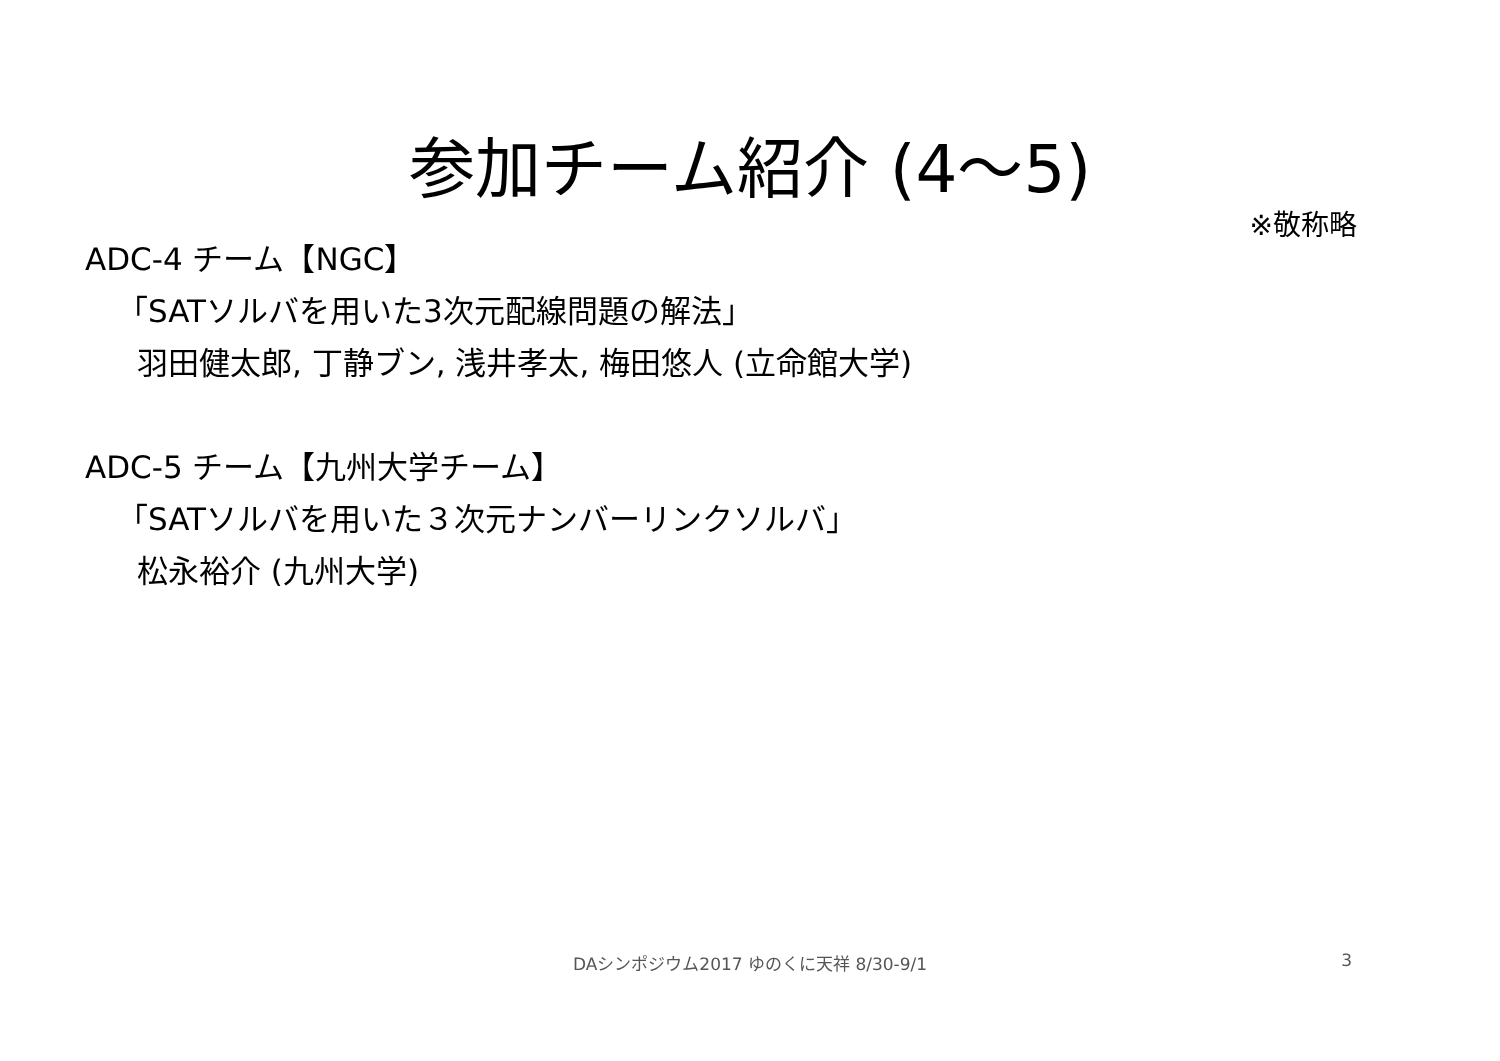参加チーム紹介 (4～5)
※敬称略
ADC-4 チーム【NGC】
「SATソルバを用いた3次元配線問題の解法」
羽田健太郎, 丁静ブン, 浅井孝太, 梅田悠人 (立命館大学)
ADC-5 チーム【九州大学チーム】
「SATソルバを用いた３次元ナンバーリンクソルバ」
松永裕介 (九州大学)
DAシンポジウム2017 ゆのくに天祥 8/30-9/1
3